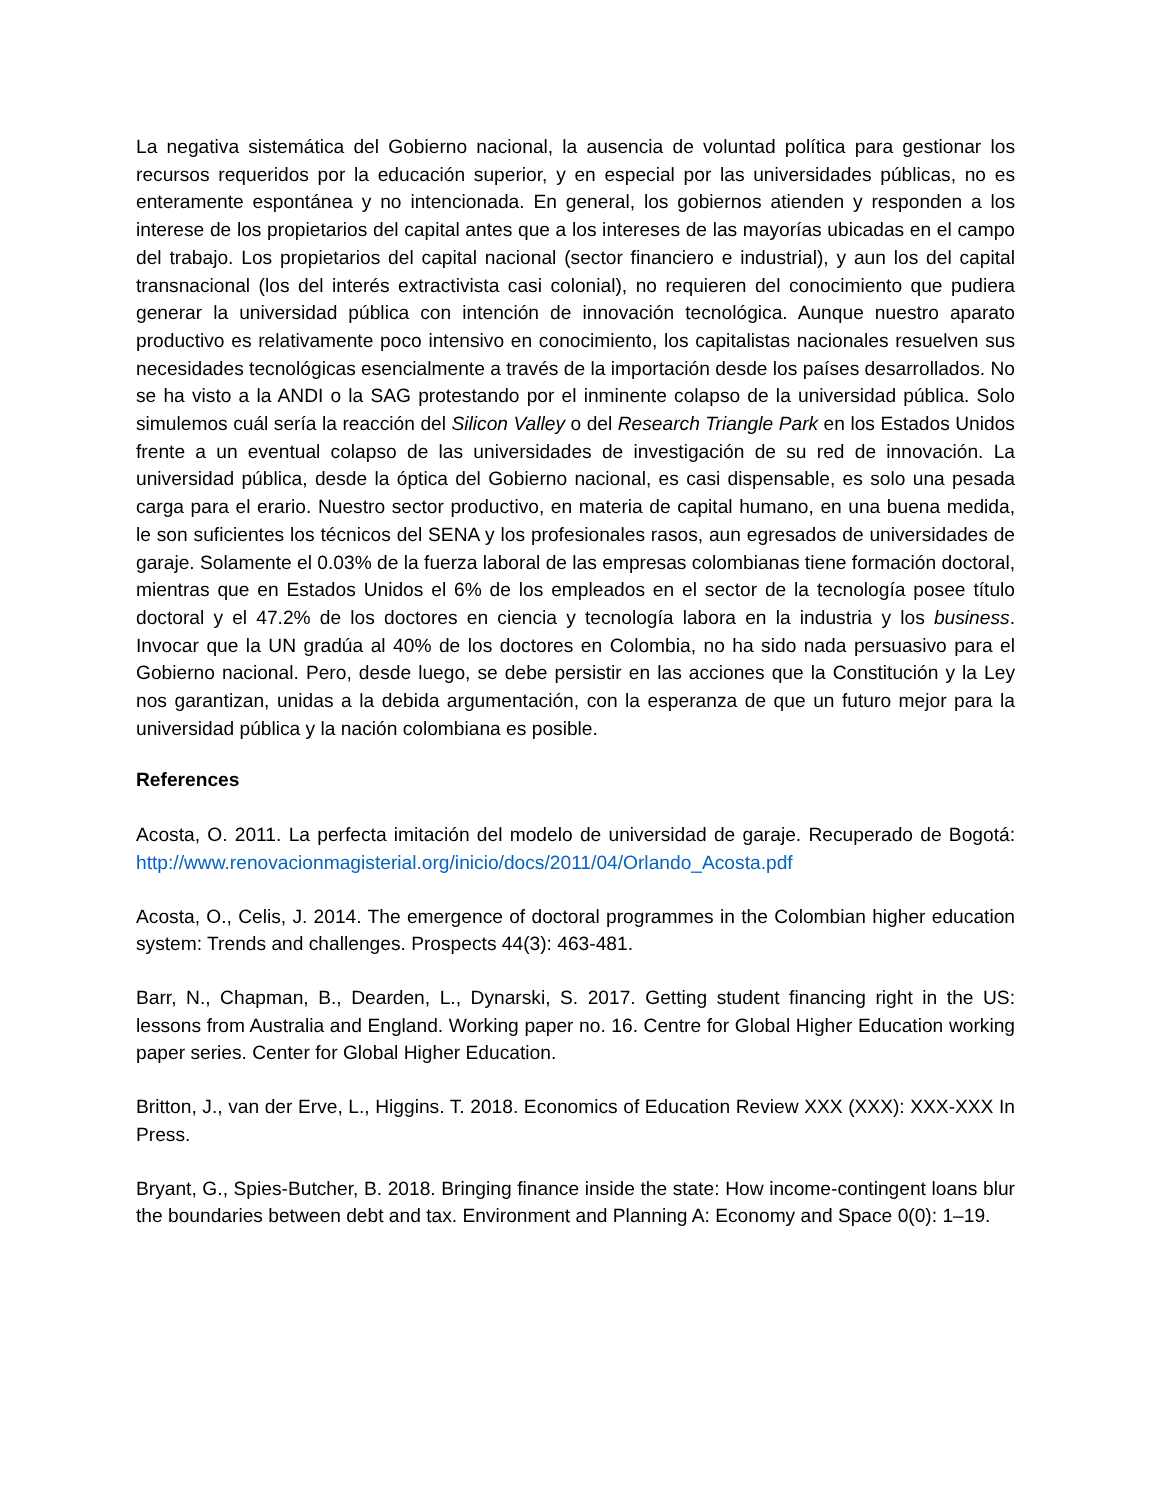La negativa sistemática del Gobierno nacional, la ausencia de voluntad política para gestionar los recursos requeridos por la educación superior, y en especial por las universidades públicas, no es enteramente espontánea y no intencionada. En general, los gobiernos atienden y responden a los interese de los propietarios del capital antes que a los intereses de las mayorías ubicadas en el campo del trabajo. Los propietarios del capital nacional (sector financiero e industrial), y aun los del capital transnacional (los del interés extractivista casi colonial), no requieren del conocimiento que pudiera generar la universidad pública con intención de innovación tecnológica. Aunque nuestro aparato productivo es relativamente poco intensivo en conocimiento, los capitalistas nacionales resuelven sus necesidades tecnológicas esencialmente a través de la importación desde los países desarrollados. No se ha visto a la ANDI o la SAG protestando por el inminente colapso de la universidad pública. Solo simulemos cuál sería la reacción del Silicon Valley o del Research Triangle Park en los Estados Unidos frente a un eventual colapso de las universidades de investigación de su red de innovación. La universidad pública, desde la óptica del Gobierno nacional, es casi dispensable, es solo una pesada carga para el erario. Nuestro sector productivo, en materia de capital humano, en una buena medida, le son suficientes los técnicos del SENA y los profesionales rasos, aun egresados de universidades de garaje. Solamente el 0.03% de la fuerza laboral de las empresas colombianas tiene formación doctoral, mientras que en Estados Unidos el 6% de los empleados en el sector de la tecnología posee título doctoral y el 47.2% de los doctores en ciencia y tecnología labora en la industria y los business. Invocar que la UN gradúa al 40% de los doctores en Colombia, no ha sido nada persuasivo para el Gobierno nacional. Pero, desde luego, se debe persistir en las acciones que la Constitución y la Ley nos garantizan, unidas a la debida argumentación, con la esperanza de que un futuro mejor para la universidad pública y la nación colombiana es posible.
References
Acosta, O. 2011. La perfecta imitación del modelo de universidad de garaje. Recuperado de Bogotá: http://www.renovacionmagisterial.org/inicio/docs/2011/04/Orlando_Acosta.pdf
Acosta, O., Celis, J. 2014. The emergence of doctoral programmes in the Colombian higher education system: Trends and challenges. Prospects 44(3): 463-481.
Barr, N., Chapman, B., Dearden, L., Dynarski, S. 2017. Getting student financing right in the US: lessons from Australia and England. Working paper no. 16. Centre for Global Higher Education working paper series. Center for Global Higher Education.
Britton, J., van der Erve, L., Higgins. T. 2018. Economics of Education Review XXX (XXX): XXX-XXX In Press.
Bryant, G., Spies-Butcher, B. 2018. Bringing finance inside the state: How income-contingent loans blur the boundaries between debt and tax. Environment and Planning A: Economy and Space 0(0): 1–19.